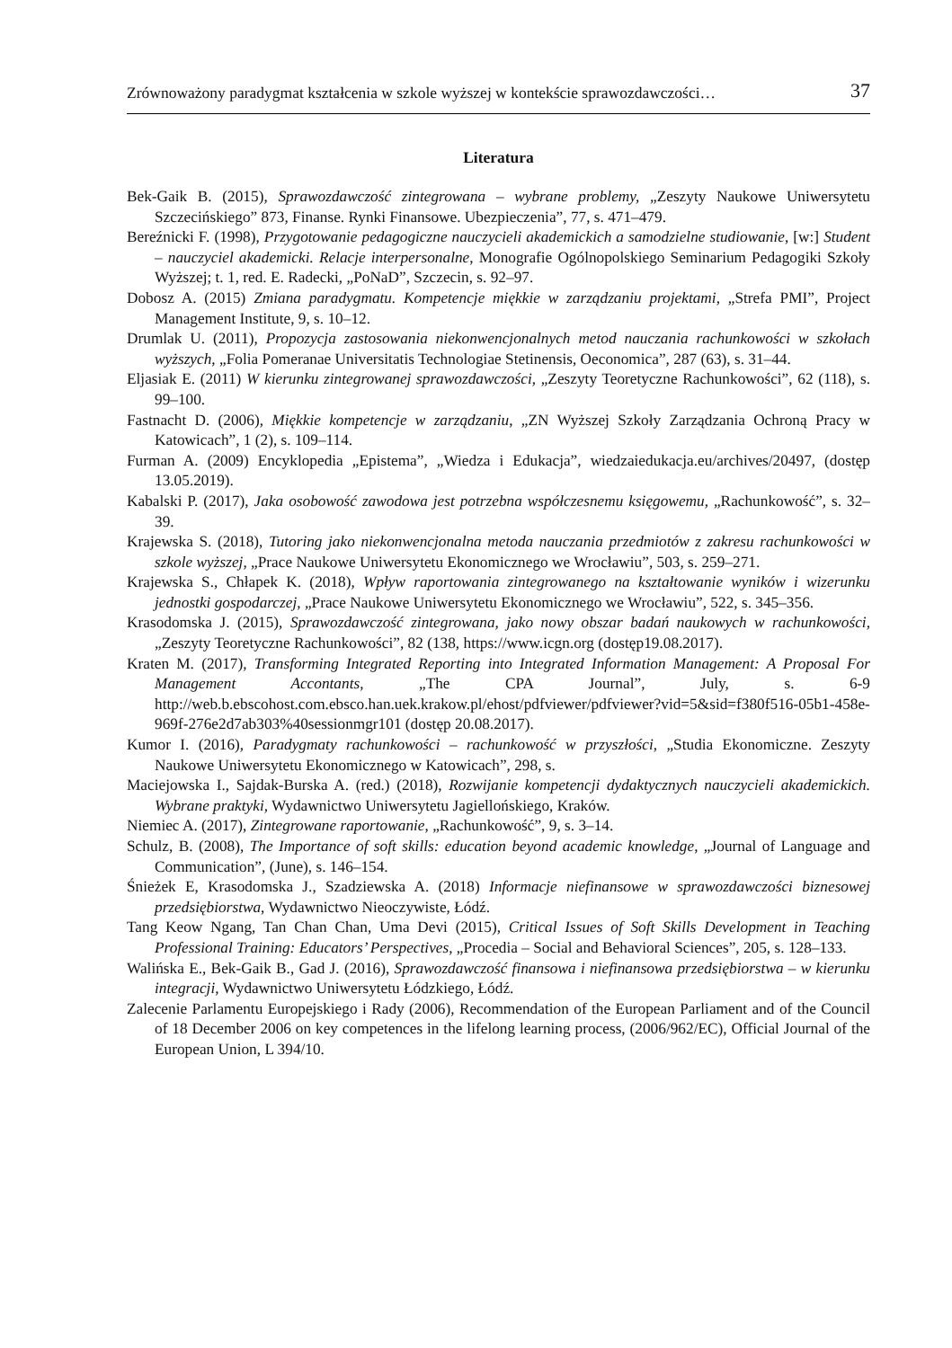Zrównoważony paradygmat kształcenia w szkole wyższej w kontekście sprawozdawczości… 37
Literatura
Bek-Gaik B. (2015), Sprawozdawczość zintegrowana – wybrane problemy, „Zeszyty Naukowe Uniwersytetu Szczecińskiego” 873, Finanse. Rynki Finansowe. Ubezpieczenia”, 77, s. 471–479.
Bereźnicki F. (1998), Przygotowanie pedagogiczne nauczycieli akademickich a samodzielne studiowanie, [w:] Student – nauczyciel akademicki. Relacje interpersonalne, Monografie Ogólnopolskiego Seminarium Pedagogiki Szkoły Wyższej; t. 1, red. E. Radecki, „PoNaD”, Szczecin, s. 92–97.
Dobosz A. (2015) Zmiana paradygmatu. Kompetencje miękkie w zarządzaniu projektami, „Strefa PMI”, Project Management Institute, 9, s. 10–12.
Drumlak U. (2011), Propozycja zastosowania niekonwencjonalnych metod nauczania rachunkowości w szkołach wyższych, „Folia Pomeranae Universitatis Technologiae Stetinensis, Oeconomica”, 287 (63), s. 31–44.
Eljasiak E. (2011) W kierunku zintegrowanej sprawozdawczości, „Zeszyty Teoretyczne Rachunkowości”, 62 (118), s. 99–100.
Fastnacht D. (2006), Miękkie kompetencje w zarządzaniu, „ZN Wyższej Szkoły Zarządzania Ochroną Pracy w Katowicach”, 1 (2), s. 109–114.
Furman A. (2009) Encyklopedia „Epistema”, „Wiedza i Edukacja”, wiedzaiedukacja.eu/archives/20497, (dostęp 13.05.2019).
Kabalski P. (2017), Jaka osobowość zawodowa jest potrzebna współczesnemu księgowemu, „Rachunkowość”, s. 32–39.
Krajewska S. (2018), Tutoring jako niekonwencjonalna metoda nauczania przedmiotów z zakresu rachunkowości w szkole wyższej, „Prace Naukowe Uniwersytetu Ekonomicznego we Wrocławiu”, 503, s. 259–271.
Krajewska S., Chłapek K. (2018), Wpływ raportowania zintegrowanego na kształtowanie wyników i wizerunku jednostki gospodarczej, „Prace Naukowe Uniwersytetu Ekonomicznego we Wrocławiu”, 522, s. 345–356.
Krasodomska J. (2015), Sprawozdawczość zintegrowana, jako nowy obszar badań naukowych w rachunkowości, „Zeszyty Teoretyczne Rachunkowości”, 82 (138, https://www.icgn.org (dostęp19.08.2017).
Kraten M. (2017), Transforming Integrated Reporting into Integrated Information Management: A Proposal For Management Accontants, „The CPA Journal”, July, s. 6-9 http://web.b.ebscohost.com.ebsco.han.uek.krakow.pl/ehost/pdfviewer/pdfviewer?vid=5&sid=f380f516-05b1-458e-969f-276e2d7ab303%40sessionmgr101 (dostęp 20.08.2017).
Kumor I. (2016), Paradygmaty rachunkowości – rachunkowość w przyszłości, „Studia Ekonomiczne. Zeszyty Naukowe Uniwersytetu Ekonomicznego w Katowicach”, 298, s.
Maciejowska I., Sajdak-Burska A. (red.) (2018), Rozwijanie kompetencji dydaktycznych nauczycieli akademickich. Wybrane praktyki, Wydawnictwo Uniwersytetu Jagiellońskiego, Kraków.
Niemiec A. (2017), Zintegrowane raportowanie, „Rachunkowość”, 9, s. 3–14.
Schulz, B. (2008), The Importance of soft skills: education beyond academic knowledge, „Journal of Language and Communication”, (June), s. 146–154.
Śnieżek E, Krasodomska J., Szadziewska A. (2018) Informacje niefinansowe w sprawozdawczości biznesowej przedsiębiorstwa, Wydawnictwo Nieoczywiste, Łódź.
Tang Keow Ngang, Tan Chan Chan, Uma Devi (2015), Critical Issues of Soft Skills Development in Teaching Professional Training: Educators’ Perspectives, „Procedia – Social and Behavioral Sciences”, 205, s. 128–133.
Walińska E., Bek-Gaik B., Gad J. (2016), Sprawozdawczość finansowa i niefinansowa przedsiębiorstwa – w kierunku integracji, Wydawnictwo Uniwersytetu Łódzkiego, Łódź.
Zalecenie Parlamentu Europejskiego i Rady (2006), Recommendation of the European Parliament and of the Council of 18 December 2006 on key competences in the lifelong learning process, (2006/962/EC), Official Journal of the European Union, L 394/10.